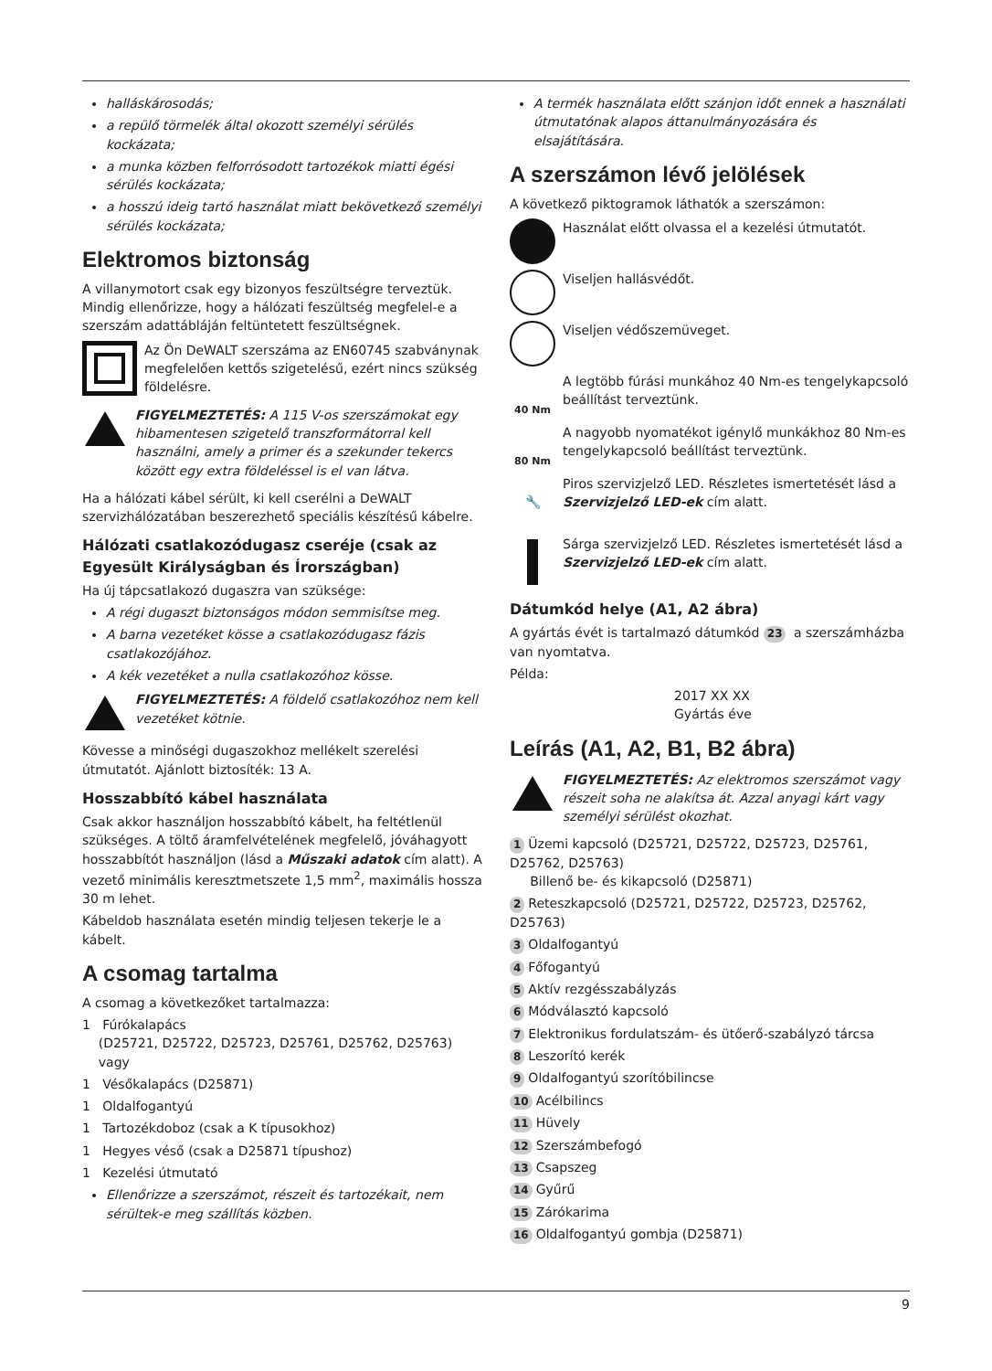halláskárosodás;
a repülő törmelék által okozott személyi sérülés kockázata;
a munka közben felforrósodott tartozékok miatti égési sérülés kockázata;
a hosszú ideig tartó használat miatt bekövetkező személyi sérülés kockázata;
Elektromos biztonság
A villanymotort csak egy bizonyos feszültségre terveztük. Mindig ellenőrizze, hogy a hálózati feszültség megfelel-e a szerszám adattábláján feltüntetett feszültségnek.
Az Ön DeWALT szerszáma az EN60745 szabványnak megfelelően kettős szigetelésű, ezért nincs szükség földelésre.
FIGYELMEZTETÉS: A 115 V-os szerszámokat egy hibamentesen szigetelő transzformátorral kell használni, amely a primer és a szekunder tekercs között egy extra földeléssel is el van látva.
Ha a hálózati kábel sérült, ki kell cserélni a DeWALT szervizhálózatában beszerezhető speciális készítésű kábelre.
Hálózati csatlakozódugasz cseréje (csak az Egyesült Királyságban és Írországban)
Ha új tápcsatlakozó dugaszra van szüksége:
A régi dugaszt biztonságos módon semmisítse meg.
A barna vezetéket kösse a csatlakozódugasz fázis csatlakozójához.
A kék vezetéket a nulla csatlakozóhoz kösse.
FIGYELMEZTETÉS: A földelő csatlakozóhoz nem kell vezetéket kötnie.
Kövesse a minőségi dugaszokhoz mellékelt szerelési útmutatót. Ajánlott biztosíték: 13 A.
Hosszabbító kábel használata
Csak akkor használjon hosszabbító kábelt, ha feltétlenül szükséges. A töltő áramfelvételének megfelelő, jóváhagyott hosszabbítót használjon (lásd a Műszaki adatok cím alatt). A vezető minimális keresztmetszete 1,5 mm<sup>2</sup>, maximális hossza 30 m lehet.
Kábeldob használata esetén mindig teljesen tekerje le a kábelt.
A csomag tartalma
A csomag a következőket tartalmazza:
1 Fúrókalapács
(D25721, D25722, D25723, D25761, D25762, D25763)
vagy
1 Vésőkalapács (D25871)
1 Oldalfogantyú
1 Tartozékdoboz (csak a K típusokhoz)
1 Hegyes véső (csak a D25871 típushoz)
1 Kezelési útmutató
Ellenőrizze a szerszámot, részeit és tartozékait, nem sérültek-e meg szállítás közben.
A termék használata előtt szánjon időt ennek a használati útmutatónak alapos áttanulmányozására és elsajátítására.
A szerszámon lévő jelölések
A következő piktogramok láthatók a szerszámon:
Használat előtt olvassa el a kezelési útmutatót.
Viseljen hallásvédőt.
Viseljen védőszemüveget.
40 Nm
A legtöbb fúrási munkához 40 Nm-es tengelykapcsoló beállítást terveztünk.
80 Nm
A nagyobb nyomatékot igénylő munkákhoz 80 Nm-es tengelykapcsoló beállítást terveztünk.
🔧
Piros szervizjelző LED. Részletes ismertetését lásd a Szervizjelző LED-ek cím alatt.
Sárga szervizjelző LED. Részletes ismertetését lásd a Szervizjelző LED-ek cím alatt.
Dátumkód helye (A1, A2 ábra)
A gyártás évét is tartalmazó dátumkód 23 a szerszámházba van nyomtatva.
Példa:
2017 XX XX
Gyártás éve
Leírás (A1, A2, B1, B2 ábra)
FIGYELMEZTETÉS: Az elektromos szerszámot vagy részeit soha ne alakítsa át. Azzal anyagi kárt vagy személyi sérülést okozhat.
1 Üzemi kapcsoló (D25721, D25722, D25723, D25761, D25762, D25763)
Billenő be- és kikapcsoló (D25871)
2 Reteszkapcsoló (D25721, D25722, D25723, D25762, D25763)
3 Oldalfogantyú
4 Főfogantyú
5 Aktív rezgésszabályzás
6 Módválasztó kapcsoló
7 Elektronikus fordulatszám- és ütőerő-szabályzó tárcsa
8 Leszorító kerék
9 Oldalfogantyú szorítóbilincse
10 Acélbilincs
11 Hüvely
12 Szerszámbefogó
13 Csapszeg
14 Gyűrű
15 Zárókarima
16 Oldalfogantyú gombja (D25871)
9